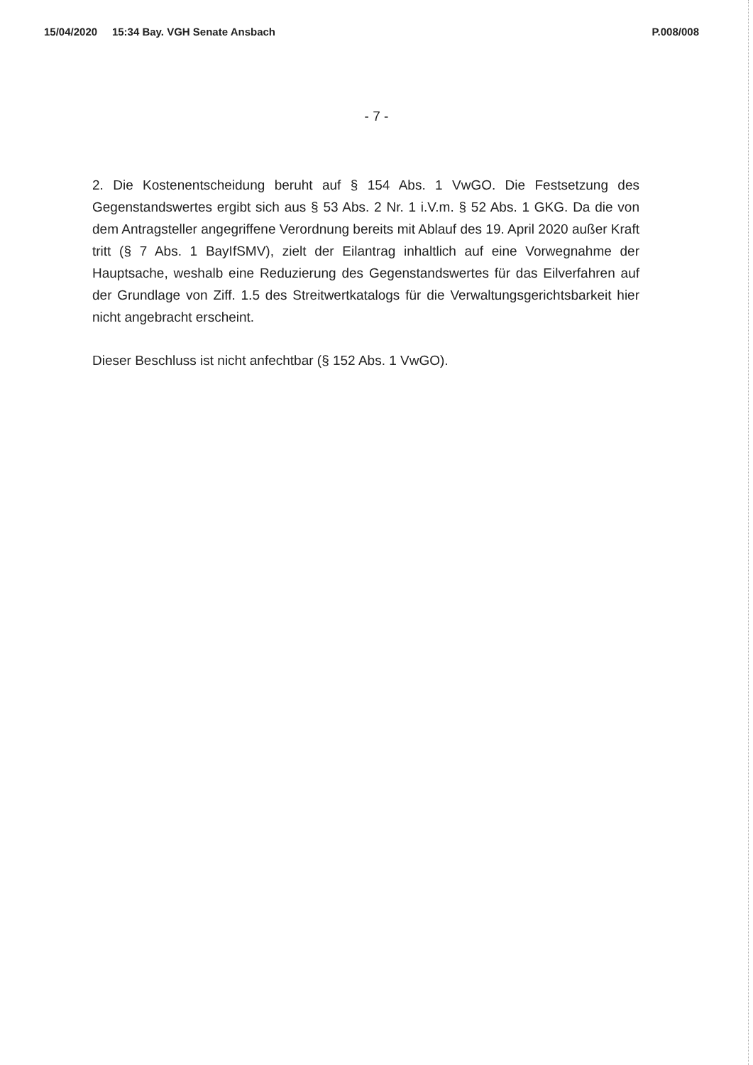15/04/2020 15:34 Bay. VGH Senate Ansbach P.008/008
- 7 -
2. Die Kostenentscheidung beruht auf § 154 Abs. 1 VwGO. Die Festsetzung des Gegenstandswertes ergibt sich aus § 53 Abs. 2 Nr. 1 i.V.m. § 52 Abs. 1 GKG. Da die von dem Antragsteller angegriffene Verordnung bereits mit Ablauf des 19. April 2020 außer Kraft tritt (§ 7 Abs. 1 BayIfSMV), zielt der Eilantrag inhaltlich auf eine Vorwegnahme der Hauptsache, weshalb eine Reduzierung des Gegenstandswertes für das Eilverfahren auf der Grundlage von Ziff. 1.5 des Streitwertkatalogs für die Verwaltungsgerichtsbarkeit hier nicht angebracht erscheint.
Dieser Beschluss ist nicht anfechtbar (§ 152 Abs. 1 VwGO).